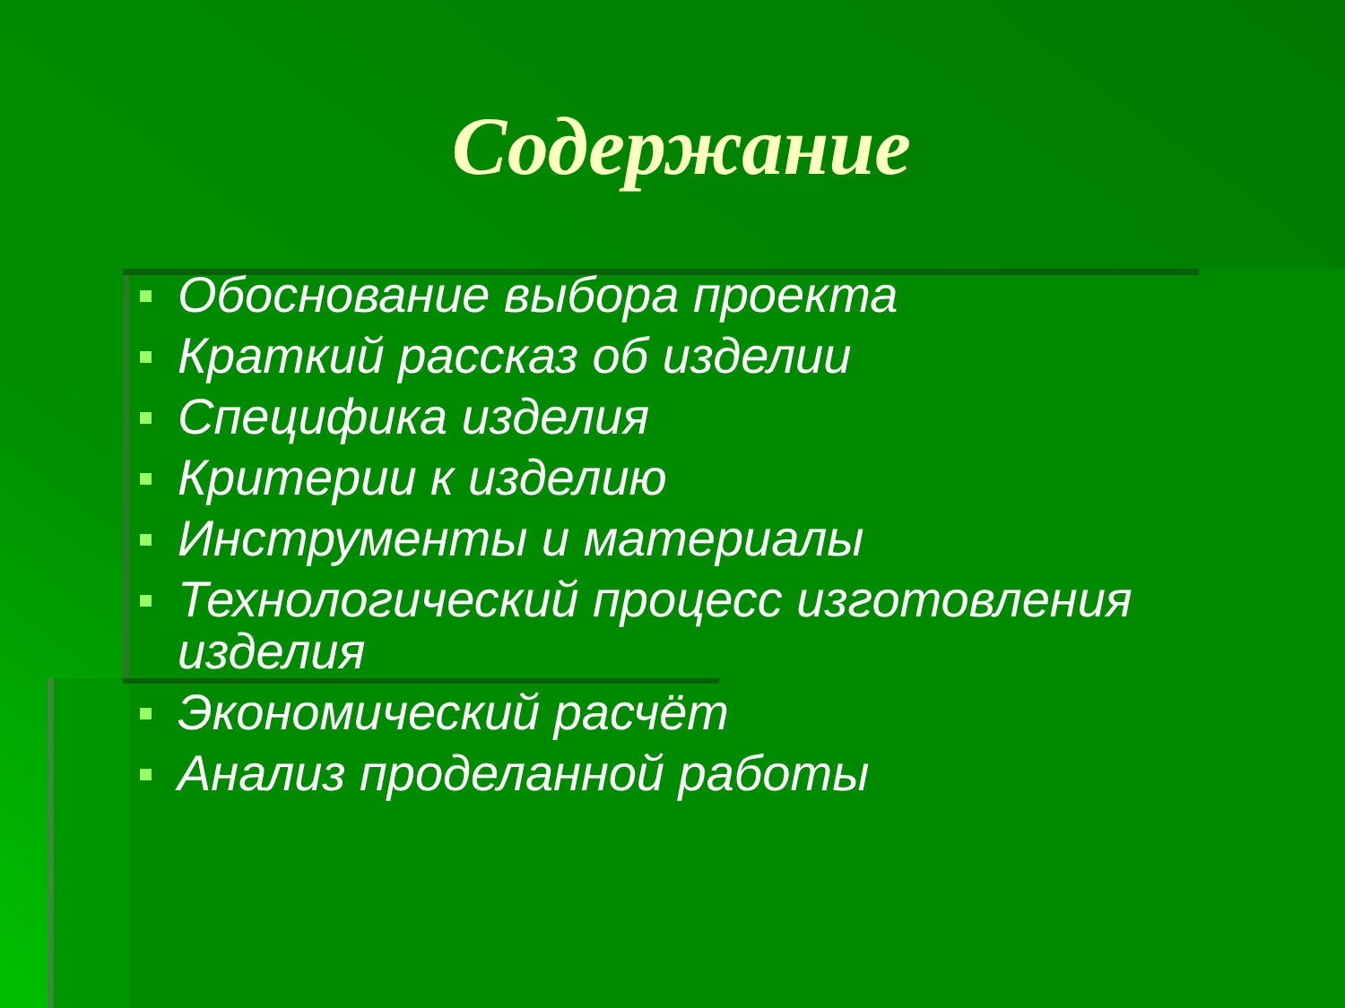Содержание
Обоснование выбора проекта
Краткий рассказ об изделии
Специфика изделия
Критерии к изделию
Инструменты и материалы
Технологический процесс изготовления изделия
Экономический расчёт
Анализ проделанной работы